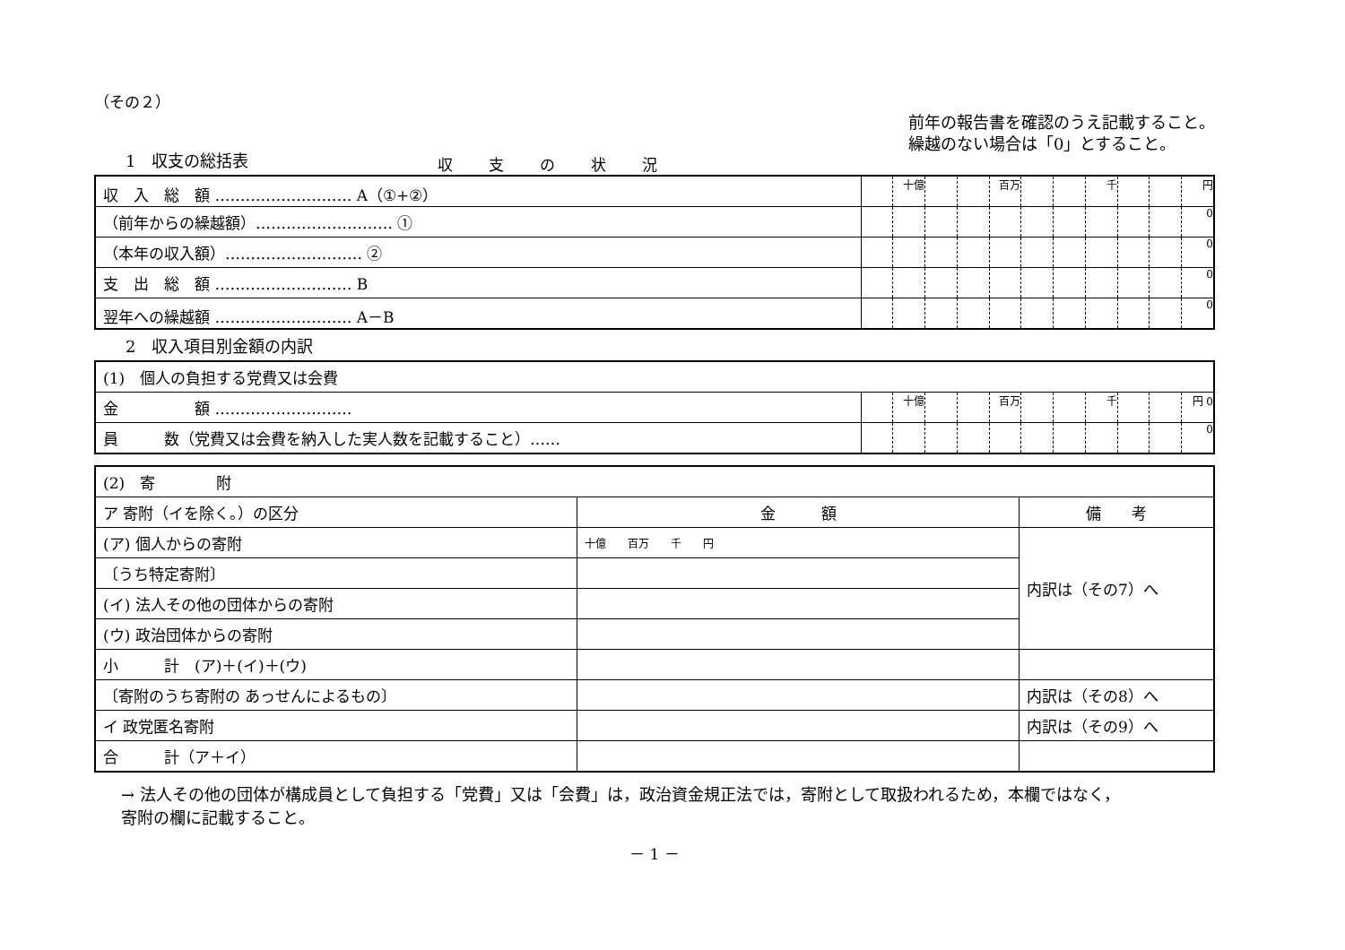（その２）
1　収支の総括表
収支の状況
前年の報告書を確認のうえ記載すること。
繰越のない場合は「0」とすること。
| 収 入 総 額 ……………………… A（①+②） | | 十億 | | | 百万 | | | 千 | | | 円 |
| （前年からの繰越額）……………………… ① | | | | | | | | | | | 0 |
| （本年の収入額）……………………… ② | | | | | | | | | | | 0 |
| 支 出 総 額 ……………………… B | | | | | | | | | | | 0 |
| 翌年への繰越額 ……………………… A－B | | | | | | | | | | | 0 |
2　収入項目別金額の内訳
| (1) 個人の負担する党費又は会費 | | | | | | | | | | | |
| 金 額 ……………………… | | 十億 | | | 百万 | | | 千 | | | 円 0 |
| 員 数（党費又は会費を納入した実人数を記載すること）…… | | | | | | | | | | | 0 |
| (2) 寄 附 | | |
| ア 寄附（イを除く。）の区分 | 金 額 | 備 考 |
| (ア) 個人からの寄附 | 十億 百万 千 円 | 内訳は（その7）へ |
| 〔うち特定寄附〕 | | |
| (イ) 法人その他の団体からの寄附 | | |
| (ウ) 政治団体からの寄附 | | |
| 小 計 (ア)＋(イ)＋(ウ) | | |
| 〔寄附のうち寄附の あっせんによるもの〕 | | 内訳は（その8）へ |
| イ 政党匿名寄附 | | 内訳は（その9）へ |
| 合 計（ア＋イ） | | |
→ 法人その他の団体が構成員として負担する「党費」又は「会費」は，政治資金規正法では，寄附として取扱われるため，本欄ではなく，
寄附の欄に記載すること。
－ 1 －